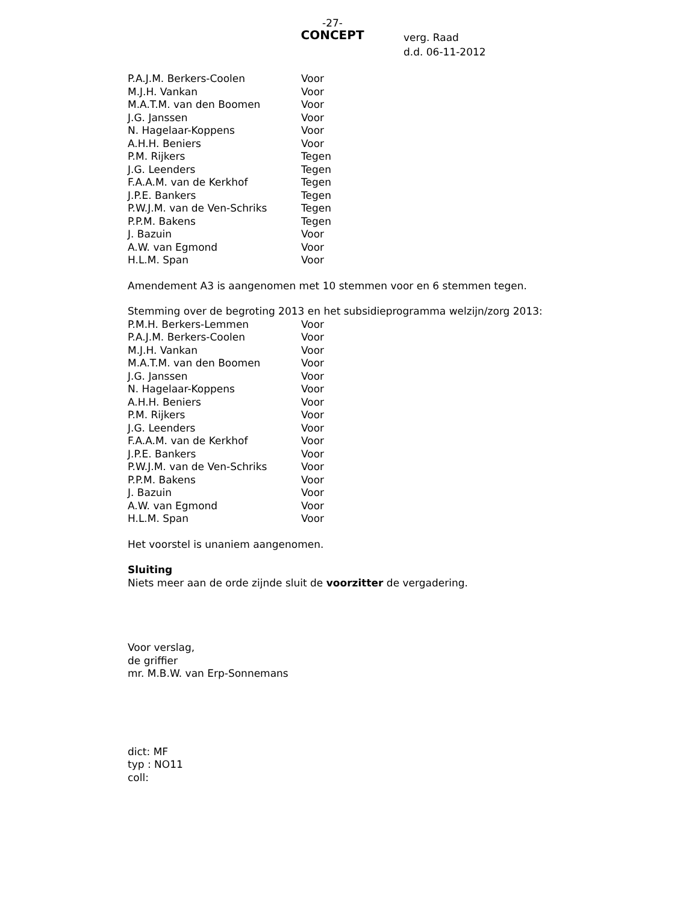-27-
CONCEPT
verg. Raad
d.d. 06-11-2012
| P.A.J.M. Berkers-Coolen | Voor |
| M.J.H. Vankan | Voor |
| M.A.T.M. van den Boomen | Voor |
| J.G. Janssen | Voor |
| N. Hagelaar-Koppens | Voor |
| A.H.H. Beniers | Voor |
| P.M. Rijkers | Tegen |
| J.G. Leenders | Tegen |
| F.A.A.M. van de Kerkhof | Tegen |
| J.P.E. Bankers | Tegen |
| P.W.J.M. van de Ven-Schriks | Tegen |
| P.P.M. Bakens | Tegen |
| J. Bazuin | Voor |
| A.W. van Egmond | Voor |
| H.L.M. Span | Voor |
Amendement A3 is aangenomen met 10 stemmen voor en 6 stemmen tegen.
Stemming over de begroting 2013 en het subsidieprogramma welzijn/zorg 2013:
| P.M.H. Berkers-Lemmen | Voor |
| P.A.J.M. Berkers-Coolen | Voor |
| M.J.H. Vankan | Voor |
| M.A.T.M. van den Boomen | Voor |
| J.G. Janssen | Voor |
| N. Hagelaar-Koppens | Voor |
| A.H.H. Beniers | Voor |
| P.M. Rijkers | Voor |
| J.G. Leenders | Voor |
| F.A.A.M. van de Kerkhof | Voor |
| J.P.E. Bankers | Voor |
| P.W.J.M. van de Ven-Schriks | Voor |
| P.P.M. Bakens | Voor |
| J. Bazuin | Voor |
| A.W. van Egmond | Voor |
| H.L.M. Span | Voor |
Het voorstel is unaniem aangenomen.
Sluiting
Niets meer aan de orde zijnde sluit de voorzitter de vergadering.
Voor verslag,
de griffier
mr. M.B.W. van Erp-Sonnemans
dict: MF
typ : NO11
coll: